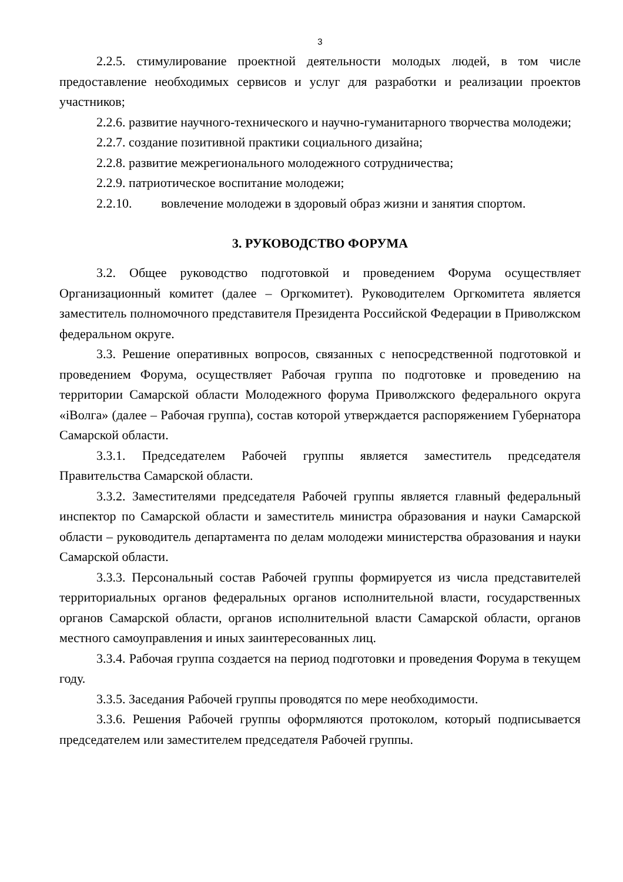3
2.2.5. стимулирование проектной деятельности молодых людей, в том числе предоставление необходимых сервисов и услуг для разработки и реализации проектов участников;
2.2.6. развитие научного-технического и научно-гуманитарного творчества молодежи;
2.2.7. создание позитивной практики социального дизайна;
2.2.8. развитие межрегионального молодежного сотрудничества;
2.2.9. патриотическое воспитание молодежи;
2.2.10. вовлечение молодежи в здоровый образ жизни и занятия спортом.
3. РУКОВОДСТВО ФОРУМА
3.2. Общее руководство подготовкой и проведением Форума осуществляет Организационный комитет (далее – Оргкомитет). Руководителем Оргкомитета является заместитель полномочного представителя Президента Российской Федерации в Приволжском федеральном округе.
3.3. Решение оперативных вопросов, связанных с непосредственной подготовкой и проведением Форума, осуществляет Рабочая группа по подготовке и проведению на территории Самарской области Молодежного форума Приволжского федерального округа «iВолга» (далее – Рабочая группа), состав которой утверждается распоряжением Губернатора Самарской области.
3.3.1. Председателем Рабочей группы является заместитель председателя Правительства Самарской области.
3.3.2. Заместителями председателя Рабочей группы является главный федеральный инспектор по Самарской области и заместитель министра образования и науки Самарской области – руководитель департамента по делам молодежи министерства образования и науки Самарской области.
3.3.3. Персональный состав Рабочей группы формируется из числа представителей территориальных органов федеральных органов исполнительной власти, государственных органов Самарской области, органов исполнительной власти Самарской области, органов местного самоуправления и иных заинтересованных лиц.
3.3.4. Рабочая группа создается на период подготовки и проведения Форума в текущем году.
3.3.5. Заседания Рабочей группы проводятся по мере необходимости.
3.3.6. Решения Рабочей группы оформляются протоколом, который подписывается председателем или заместителем председателя Рабочей группы.